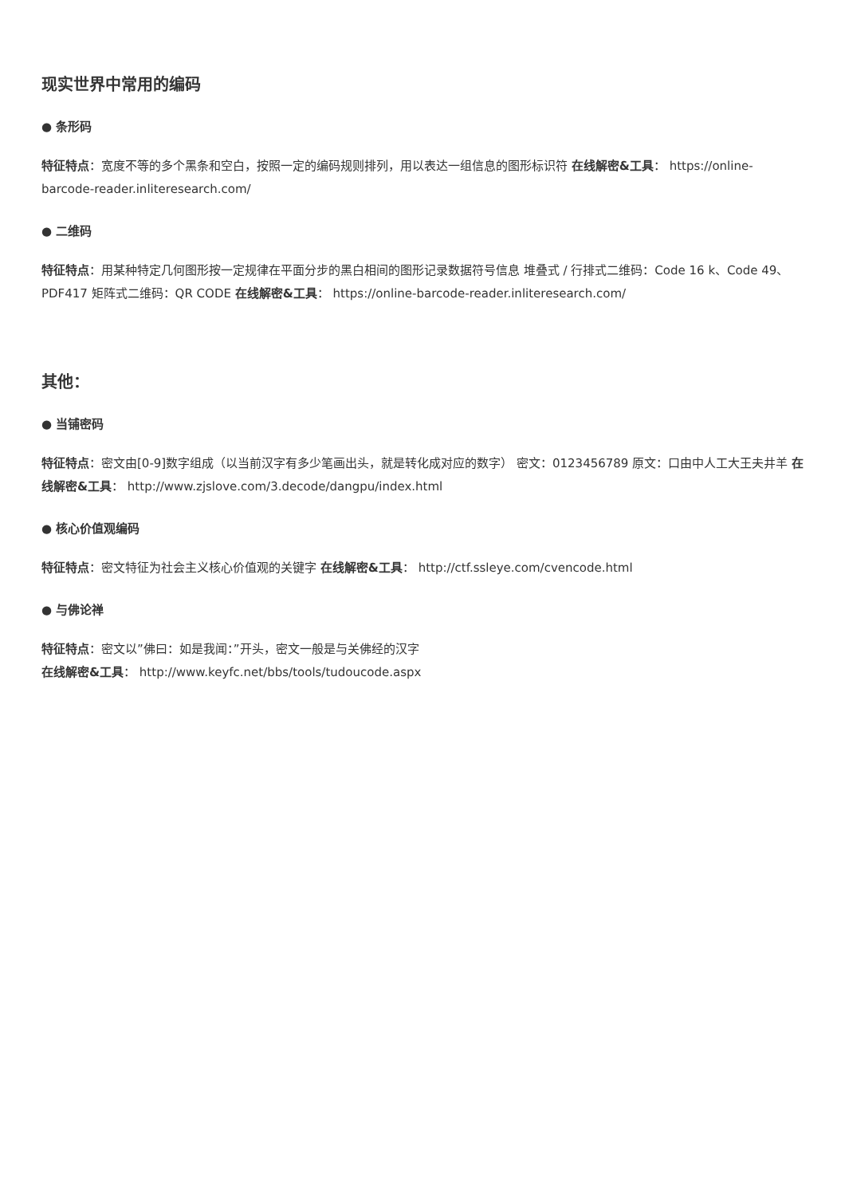现实世界中常用的编码
● 条形码
特征特点：宽度不等的多个黑条和空白，按照一定的编码规则排列，用以表达一组信息的图形标识符 在线解密&工具： https://online-barcode-reader.inliteresearch.com/
● 二维码
特征特点：用某种特定几何图形按一定规律在平面分步的黑白相间的图形记录数据符号信息 堆叠式 / 行排式二维码：Code 16 k、Code 49、PDF417 矩阵式二维码：QR CODE 在线解密&工具： https://online-barcode-reader.inliteresearch.com/
其他：
● 当铺密码
特征特点：密文由[0-9]数字组成（以当前汉字有多少笔画出头，就是转化成对应的数字） 密文：0123456789 原文：口由中人工大王夫井羊 在线解密&工具： http://www.zjslove.com/3.decode/dangpu/index.html
● 核心价值观编码
特征特点：密文特征为社会主义核心价值观的关键字 在线解密&工具： http://ctf.ssleye.com/cvencode.html
● 与佛论禅
特征特点：密文以”佛曰：如是我闻：”开头，密文一般是与关佛经的汉字
在线解密&工具： http://www.keyfc.net/bbs/tools/tudoucode.aspx